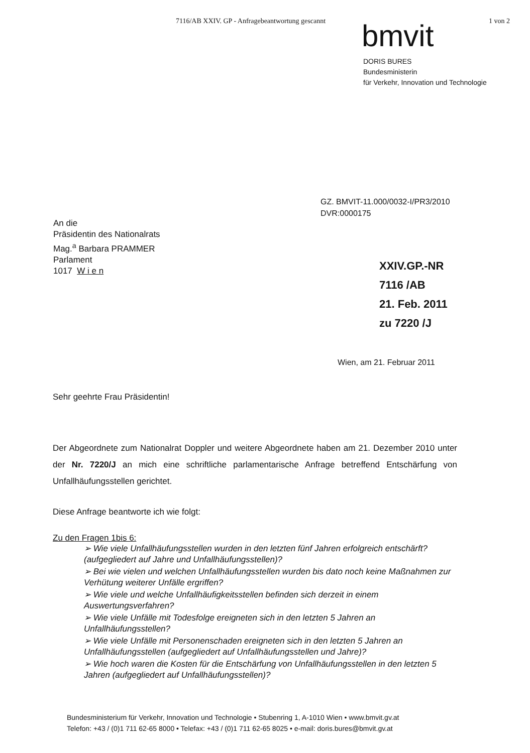7116/AB XXIV. GP - Anfragebeantwortung gescannt 1 von 2
bmvit
DORIS BURES
Bundesministerin
für Verkehr, Innovation und Technologie
GZ. BMVIT-11.000/0032-I/PR3/2010
DVR:0000175
An die
Präsidentin des Nationalrats
Mag.<sup>a</sup> Barbara PRAMMER
Parlament
1017 W i e n
XXIV.GP.-NR
7116 /AB
21. Feb. 2011
zu 7220 /J
Wien, am 21. Februar 2011
Sehr geehrte Frau Präsidentin!
Der Abgeordnete zum Nationalrat Doppler und weitere Abgeordnete haben am 21. Dezember 2010 unter der Nr. 7220/J an mich eine schriftliche parlamentarische Anfrage betreffend Entschärfung von Unfallhäufungsstellen gerichtet.
Diese Anfrage beantworte ich wie folgt:
Zu den Fragen 1bis 6:
➢ Wie viele Unfallhäufungsstellen wurden in den letzten fünf Jahren erfolgreich entschärft? (aufgegliedert auf Jahre und Unfallhäufungsstellen)?
➢ Bei wie vielen und welchen Unfallhäufungsstellen wurden bis dato noch keine Maßnahmen zur Verhütung weiterer Unfälle ergriffen?
➢ Wie viele und welche Unfallhäufigkeitsstellen befinden sich derzeit in einem Auswertungsverfahren?
➢ Wie viele Unfälle mit Todesfolge ereigneten sich in den letzten 5 Jahren an Unfallhäufungsstellen?
➢ Wie viele Unfälle mit Personenschaden ereigneten sich in den letzten 5 Jahren an Unfallhäufungsstellen (aufgegliedert auf Unfallhäufungsstellen und Jahre)?
➢ Wie hoch waren die Kosten für die Entschärfung von Unfallhäufungsstellen in den letzten 5 Jahren (aufgegliedert auf Unfallhäufungsstellen)?
Bundesministerium für Verkehr, Innovation und Technologie • Stubenring 1, A-1010 Wien • www.bmvit.gv.at
Telefon: +43 / (0)1 711 62-65 8000 • Telefax: +43 / (0)1 711 62-65 8025 • e-mail: doris.bures@bmvit.gv.at